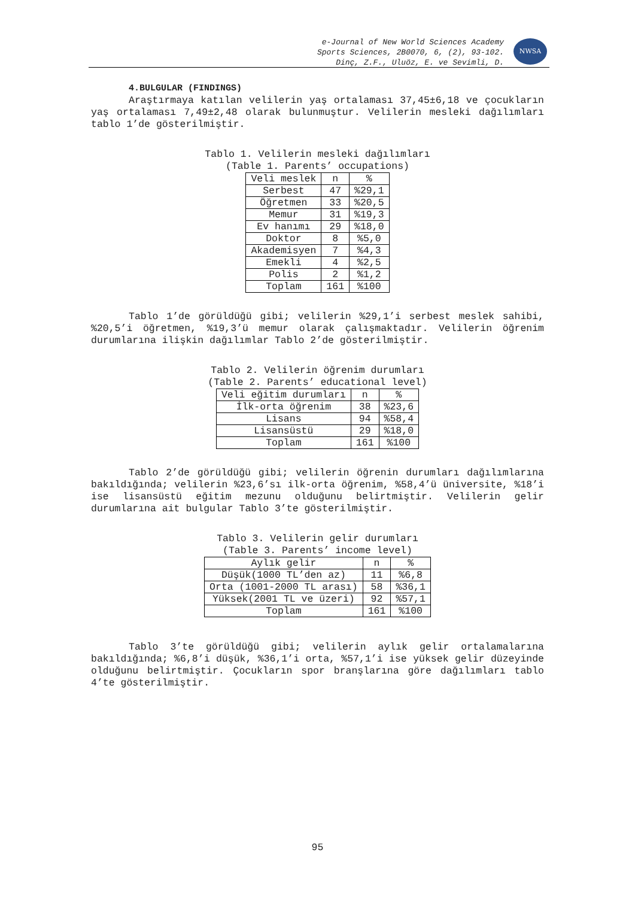e-Journal of New World Sciences Academy
Sports Sciences, 2B0070, 6, (2), 93-102.
Dinç, Z.F., Uluöz, E. ve Sevimli, D.
NWSA
4.BULGULAR (FINDINGS)
Araştırmaya katılan velilerin yaş ortalaması 37,45±6,18 ve çocukların yaş ortalaması 7,49±2,48 olarak bulunmuştur. Velilerin mesleki dağılımları tablo 1’de gösterilmiştir.
Tablo 1. Velilerin mesleki dağılımları
(Table 1. Parents’ occupations)
| Veli meslek | n | % |
| --- | --- | --- |
| Serbest | 47 | %29,1 |
| Öğretmen | 33 | %20,5 |
| Memur | 31 | %19,3 |
| Ev hanımı | 29 | %18,0 |
| Doktor | 8 | %5,0 |
| Akademisyen | 7 | %4,3 |
| Emekli | 4 | %2,5 |
| Polis | 2 | %1,2 |
| Toplam | 161 | %100 |
Tablo 1’de görüldüğü gibi; velilerin %29,1’i serbest meslek sahibi, %20,5’i öğretmen, %19,3’ü memur olarak çalışmaktadır. Velilerin öğrenim durumlarına ilişkin dağılımlar Tablo 2’de gösterilmiştir.
Tablo 2. Velilerin öğrenim durumları
(Table 2. Parents’ educational level)
| Veli eğitim durumları | n | % |
| --- | --- | --- |
| İlk-orta öğrenim | 38 | %23,6 |
| Lisans | 94 | %58,4 |
| Lisansüstü | 29 | %18,0 |
| Toplam | 161 | %100 |
Tablo 2’de görüldüğü gibi; velilerin öğrenin durumları dağılımlarına bakıldığında; velilerin %23,6’sı ilk-orta öğrenim, %58,4’ü üniversite, %18’i ise lisansüstü eğitim mezunu olduğunu belirtmiştir. Velilerin gelir durumlarına ait bulgular Tablo 3’te gösterilmiştir.
Tablo 3. Velilerin gelir durumları
(Table 3. Parents’ income level)
| Aylık gelir | n | % |
| --- | --- | --- |
| Düşük(1000 TL’den az) | 11 | %6,8 |
| Orta (1001-2000 TL arası) | 58 | %36,1 |
| Yüksek(2001 TL ve üzeri) | 92 | %57,1 |
| Toplam | 161 | %100 |
Tablo 3’te görüldüğü gibi; velilerin aylık gelir ortalamalarına bakıldığında; %6,8’i düşük, %36,1’i orta, %57,1’i ise yüksek gelir düzeyinde olduğunu belirtmiştir. Çocukların spor branşlarına göre dağılımları tablo 4’te gösterilmiştir.
95